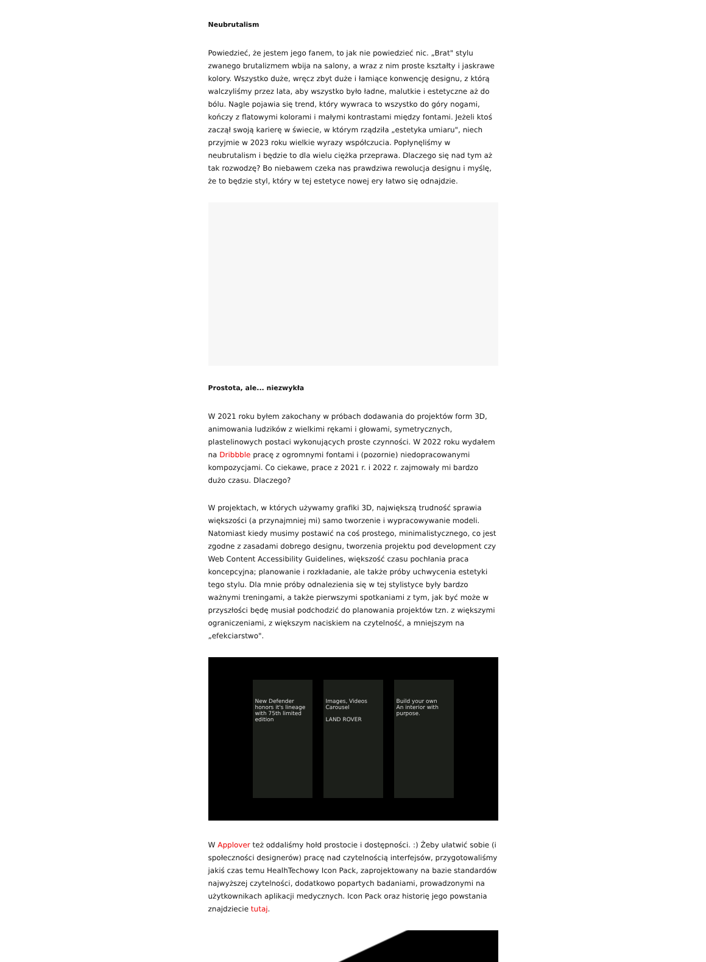Neubrutalism
Powiedzieć, że jestem jego fanem, to jak nie powiedzieć nic. „Brat" stylu zwanego brutalizmem wbija na salony, a wraz z nim proste kształty i jaskrawe kolory. Wszystko duże, wręcz zbyt duże i łamiące konwencję designu, z którą walczyliśmy przez lata, aby wszystko było ładne, malutkie i estetyczne aż do bólu. Nagle pojawia się trend, który wywraca to wszystko do góry nogami, kończy z flatowymi kolorami i małymi kontrastami między fontami. Jeżeli ktoś zaczął swoją karierę w świecie, w którym rządziła „estetyka umiaru", niech przyjmie w 2023 roku wielkie wyrazy współczucia. Popłynęliśmy w neubrutalism i będzie to dla wielu ciężka przeprawa. Dlaczego się nad tym aż tak rozwodzę? Bo niebawem czeka nas prawdziwa rewolucja designu i myślę, że to będzie styl, który w tej estetyce nowej ery łatwo się odnajdzie.
Prostota, ale... niezwykła
W 2021 roku byłem zakochany w próbach dodawania do projektów form 3D, animowania ludzików z wielkimi rękami i głowami, symetrycznych, plastelinowych postaci wykonujących proste czynności. W 2022 roku wydałem na Dribbble pracę z ogromnymi fontami i (pozornie) niedopracowanymi kompozycjami. Co ciekawe, prace z 2021 r. i 2022 r. zajmowały mi bardzo dużo czasu. Dlaczego?
W projektach, w których używamy grafiki 3D, największą trudność sprawia większości (a przynajmniej mi) samo tworzenie i wypracowywanie modeli. Natomiast kiedy musimy postawić na coś prostego, minimalistycznego, co jest zgodne z zasadami dobrego designu, tworzenia projektu pod development czy Web Content Accessibility Guidelines, większość czasu pochłania praca koncepcyjna; planowanie i rozkładanie, ale także próby uchwycenia estetyki tego stylu. Dla mnie próby odnalezienia się w tej stylistyce były bardzo ważnymi treningami, a także pierwszymi spotkaniami z tym, jak być może w przyszłości będę musiał podchodzić do planowania projektów tzn. z większymi ograniczeniami, z większym naciskiem na czytelność, a mniejszym na „efekciarstwo".
New Defender honors it's lineage with 75th limited edition
Images, Videos
Carousel
LAND ROVER
Build your own
An interior with purpose.
W Applover też oddaliśmy hołd prostocie i dostępności. :) Żeby ułatwić sobie (i społeczności designerów) pracę nad czytelnością interfejsów, przygotowaliśmy jakiś czas temu HealhTechowy Icon Pack, zaprojektowany na bazie standardów najwyższej czytelności, dodatkowo popartych badaniami, prowadzonymi na użytkownikach aplikacji medycznych. Icon Pack oraz historię jego powstania znajdziecie tutaj.